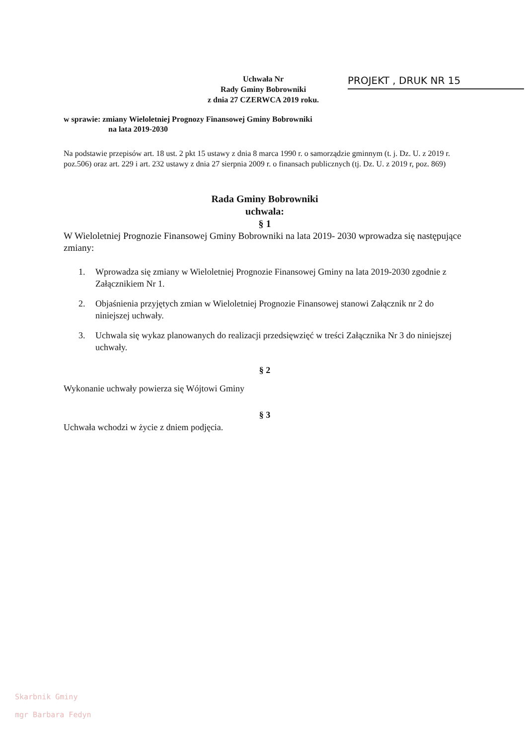Uchwała Nr
Rady Gminy Bobrowniki
z dnia 27 CZERWCA 2019 roku.
PROJEKT , DRUK NR 15
w sprawie: zmiany Wieloletniej Prognozy Finansowej Gminy Bobrowniki
na lata 2019-2030
Na podstawie przepisów art. 18 ust. 2 pkt 15 ustawy z dnia 8 marca 1990 r. o samorządzie gminnym (t. j. Dz. U. z 2019 r. poz.506) oraz art. 229 i art. 232 ustawy z dnia 27 sierpnia 2009 r. o finansach publicznych (tj. Dz. U. z 2019 r, poz. 869)
Rada Gminy Bobrowniki
uchwala:
§ 1
W Wieloletniej Prognozie Finansowej Gminy Bobrowniki na lata 2019- 2030 wprowadza się następujące zmiany:
1. Wprowadza się zmiany w Wieloletniej Prognozie Finansowej Gminy na lata 2019-2030 zgodnie z Załącznikiem Nr 1.
2. Objaśnienia przyjętych zmian w Wieloletniej Prognozie Finansowej stanowi Załącznik nr 2 do niniejszej uchwały.
3. Uchwala się wykaz planowanych do realizacji przedsięwzięć w treści Załącznika Nr 3 do niniejszej uchwały.
§ 2
Wykonanie uchwały powierza się Wójtowi Gminy
§ 3
Uchwała wchodzi w życie z dniem podjęcia.
Skarbnik Gminy
mgr Barbara Fedyn